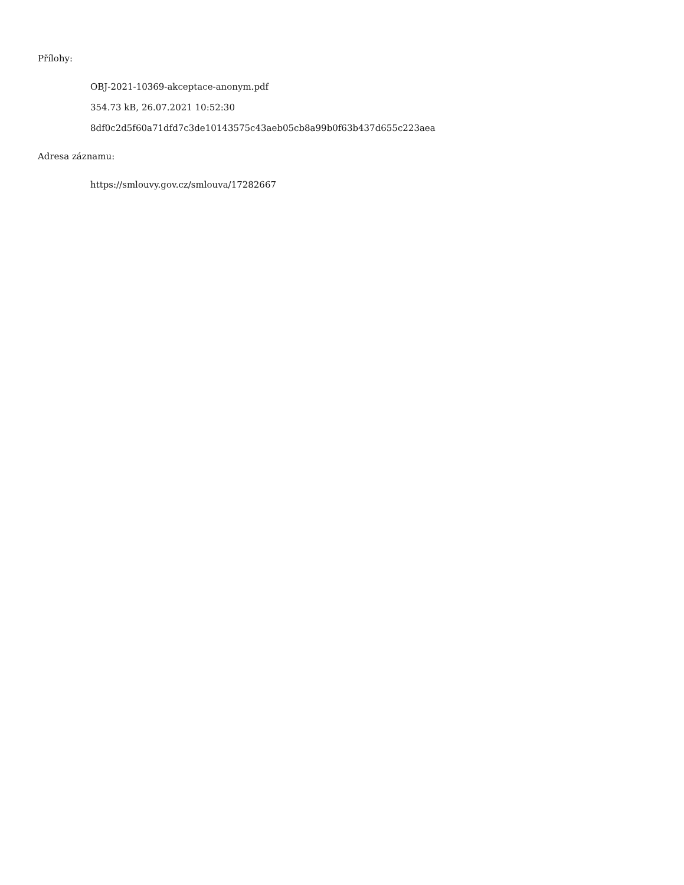Přílohy:
OBJ-2021-10369-akceptace-anonym.pdf
354.73 kB, 26.07.2021 10:52:30
8df0c2d5f60a71dfd7c3de10143575c43aeb05cb8a99b0f63b437d655c223aea
Adresa záznamu:
https://smlouvy.gov.cz/smlouva/17282667